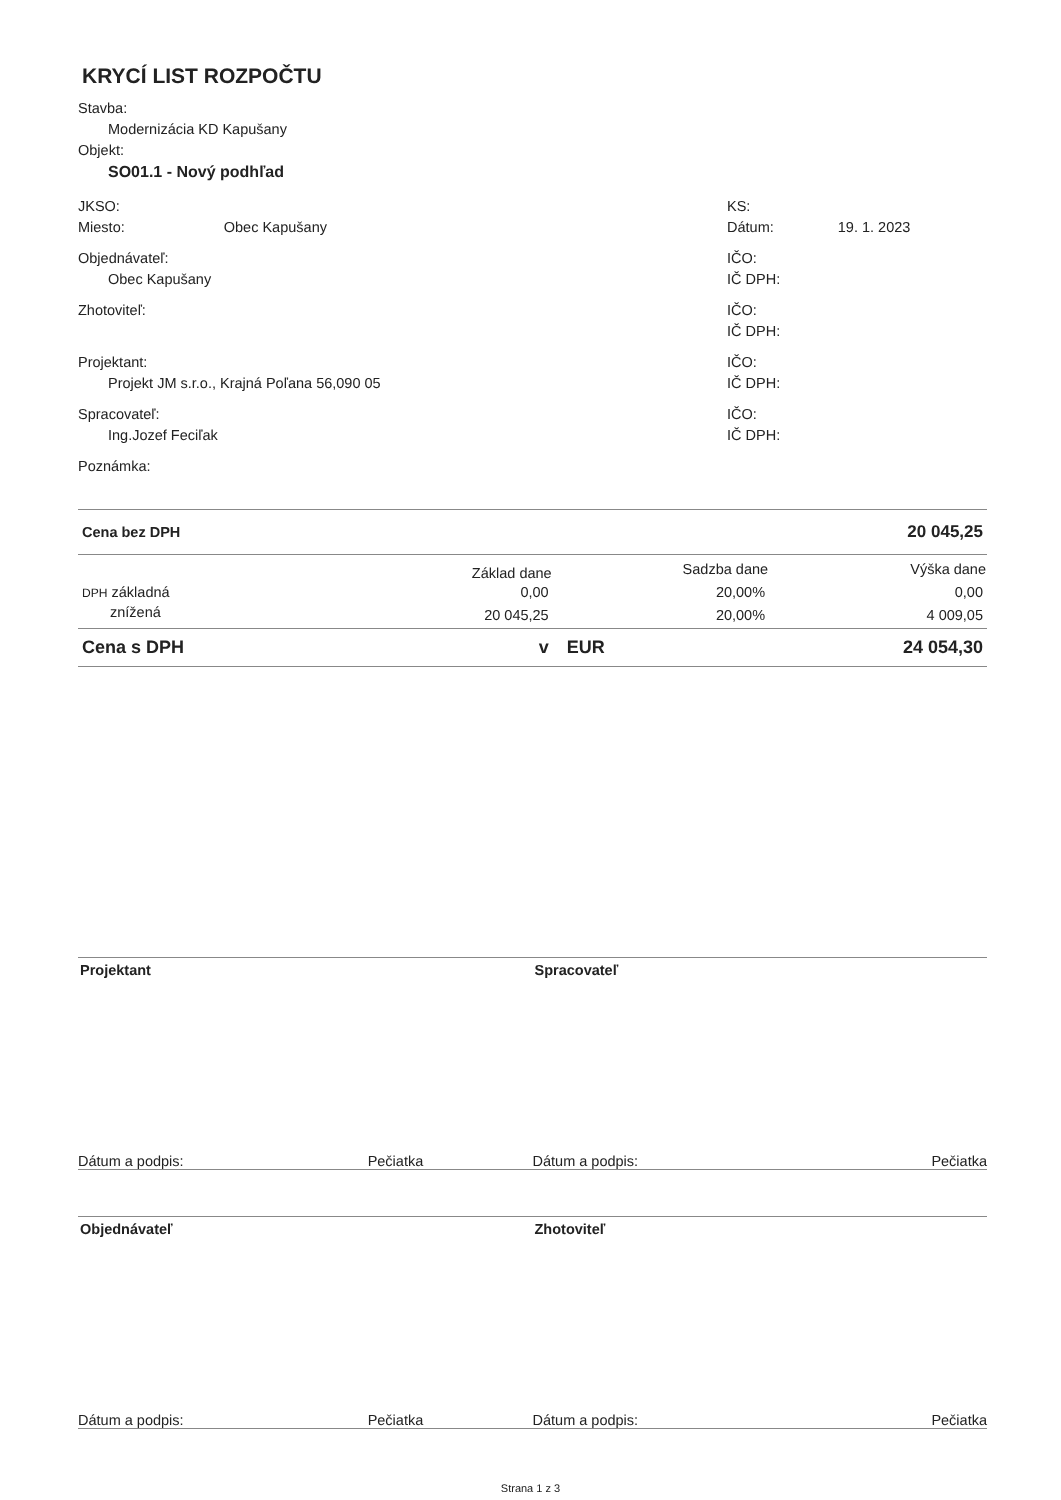KRYCÍ LIST ROZPOČTU
Stavba:
Modernizácia KD Kapušany
Objekt:
SO01.1 - Nový podhľad
JKSO:
Miesto: Obec Kapušany
KS:
Dátum: 19. 1. 2023
Objednávateľ:
Obec Kapušany
IČO:
IČ DPH:
Zhotoviteľ: IČO:
IČ DPH:
Projektant:
Projekt JM s.r.o., Krajná Poľana 56,090 05
IČO:
IČ DPH:
Spracovateľ:
Ing.Jozef Feciľak
IČO:
IČ DPH:
Poznámka:
| Cena bez DPH | | | 20 045,25 |
| | Základ dane | Sadzba dane | Výška dane |
| DPH základná | 0,00 | 20,00% | 0,00 |
| znížená | 20 045,25 | 20,00% | 4 009,05 |
| Cena s DPH | v | EUR | 24 054,30 |
Projektant Spracovateľ
Dátum a podpis: Pečiatka Dátum a podpis: Pečiatka
Objednávateľ Zhotoviteľ
Dátum a podpis: Pečiatka Dátum a podpis: Pečiatka
Strana 1 z 3